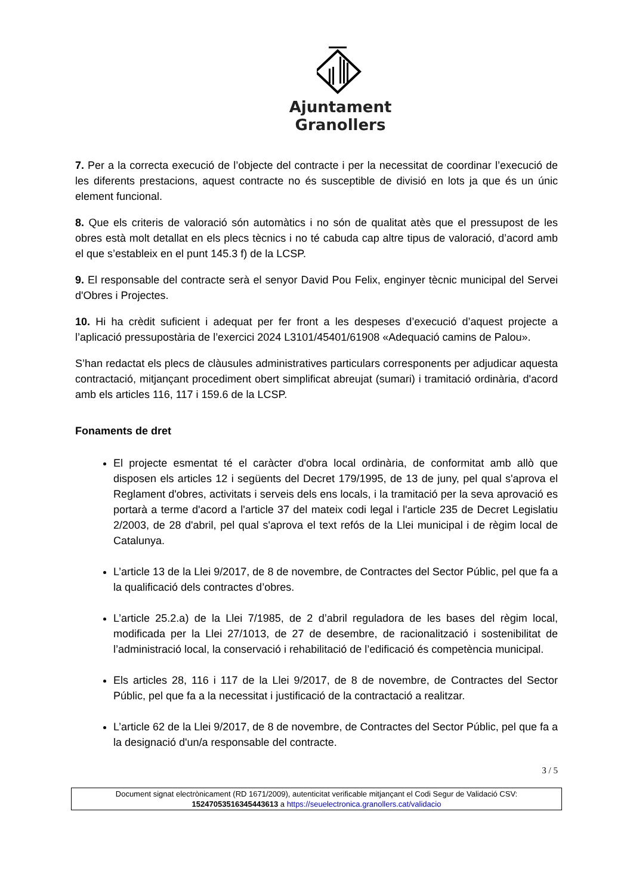Ajuntament
Granollers
7. Per a la correcta execució de l’objecte del contracte i per la necessitat de coordinar l’execució de les diferents prestacions, aquest contracte no és susceptible de divisió en lots ja que és un únic element funcional.
8. Que els criteris de valoració són automàtics i no són de qualitat atès que el pressupost de les obres està molt detallat en els plecs tècnics i no té cabuda cap altre tipus de valoració, d’acord amb el que s’estableix en el punt 145.3 f) de la LCSP.
9. El responsable del contracte serà el senyor David Pou Felix, enginyer tècnic municipal del Servei d'Obres i Projectes.
10. Hi ha crèdit suficient i adequat per fer front a les despeses d’execució d’aquest projecte a l’aplicació pressupostària de l’exercici 2024 L3101/45401/61908 «Adequació camins de Palou».
S’han redactat els plecs de clàusules administratives particulars corresponents per adjudicar aquesta contractació, mitjançant procediment obert simplificat abreujat (sumari) i tramitació ordinària, d'acord amb els articles 116, 117 i 159.6 de la LCSP.
Fonaments de dret
El projecte esmentat té el caràcter d'obra local ordinària, de conformitat amb allò que disposen els articles 12 i següents del Decret 179/1995, de 13 de juny, pel qual s'aprova el Reglament d'obres, activitats i serveis dels ens locals, i la tramitació per la seva aprovació es portarà a terme d'acord a l'article 37 del mateix codi legal i l'article 235 de Decret Legislatiu 2/2003, de 28 d'abril, pel qual s'aprova el text refós de la Llei municipal i de règim local de Catalunya.
L’article 13 de la Llei 9/2017, de 8 de novembre, de Contractes del Sector Públic, pel que fa a la qualificació dels contractes d’obres.
L’article 25.2.a) de la Llei 7/1985, de 2 d’abril reguladora de les bases del règim local, modificada per la Llei 27/1013, de 27 de desembre, de racionalització i sostenibilitat de l’administració local, la conservació i rehabilitació de l’edificació és competència municipal.
Els articles 28, 116 i 117 de la Llei 9/2017, de 8 de novembre, de Contractes del Sector Públic, pel que fa a la necessitat i justificació de la contractació a realitzar.
L’article 62 de la Llei 9/2017, de 8 de novembre, de Contractes del Sector Públic, pel que fa a la designació d'un/a responsable del contracte.
3 / 5
Document signat electrònicament (RD 1671/2009), autenticitat verificable mitjançant el Codi Segur de Validació CSV:
15247053516345443613 a https://seuelectronica.granollers.cat/validacio